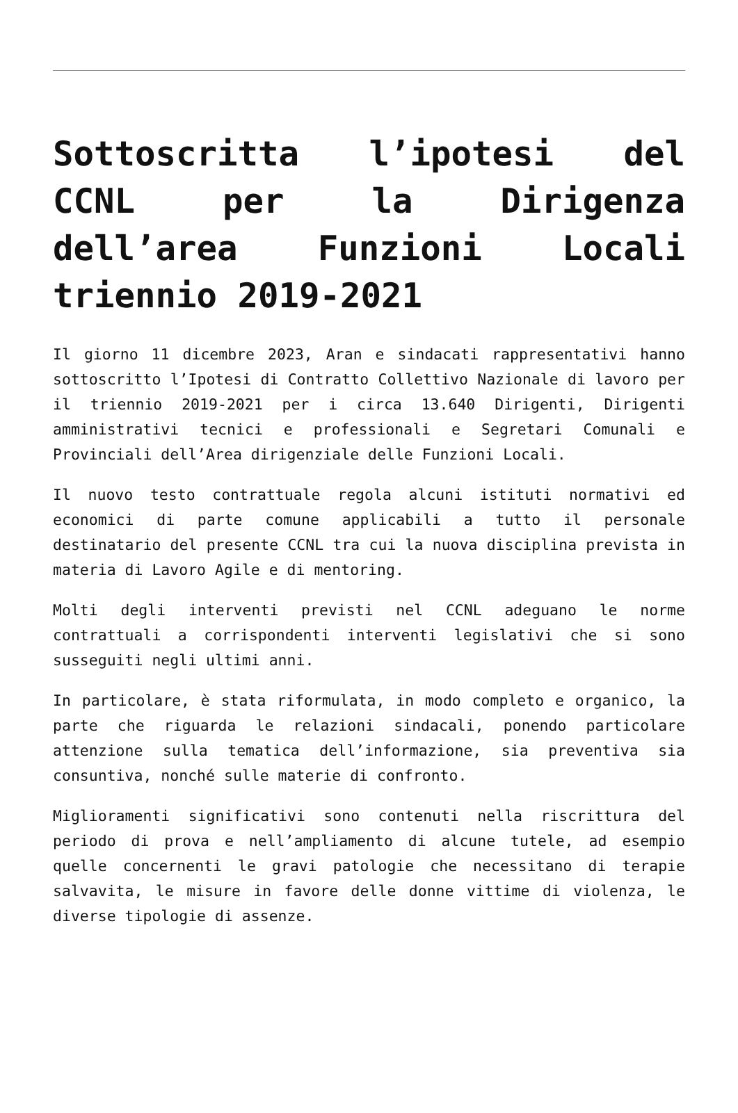Sottoscritta l’ipotesi del CCNL per la Dirigenza dell’area Funzioni Locali triennio 2019-2021
Il giorno 11 dicembre 2023, Aran e sindacati rappresentativi hanno sottoscritto l’Ipotesi di Contratto Collettivo Nazionale di lavoro per il triennio 2019-2021 per i circa 13.640 Dirigenti, Dirigenti amministrativi tecnici e professionali e Segretari Comunali e Provinciali dell’Area dirigenziale delle Funzioni Locali.
Il nuovo testo contrattuale regola alcuni istituti normativi ed economici di parte comune applicabili a tutto il personale destinatario del presente CCNL tra cui la nuova disciplina prevista in materia di Lavoro Agile e di mentoring.
Molti degli interventi previsti nel CCNL adeguano le norme contrattuali a corrispondenti interventi legislativi che si sono susseguiti negli ultimi anni.
In particolare, è stata riformulata, in modo completo e organico, la parte che riguarda le relazioni sindacali, ponendo particolare attenzione sulla tematica dell’informazione, sia preventiva sia consuntiva, nonché sulle materie di confronto.
Miglioramenti significativi sono contenuti nella riscrittura del periodo di prova e nell’ampliamento di alcune tutele, ad esempio quelle concernenti le gravi patologie che necessitano di terapie salvavita, le misure in favore delle donne vittime di violenza, le diverse tipologie di assenze.